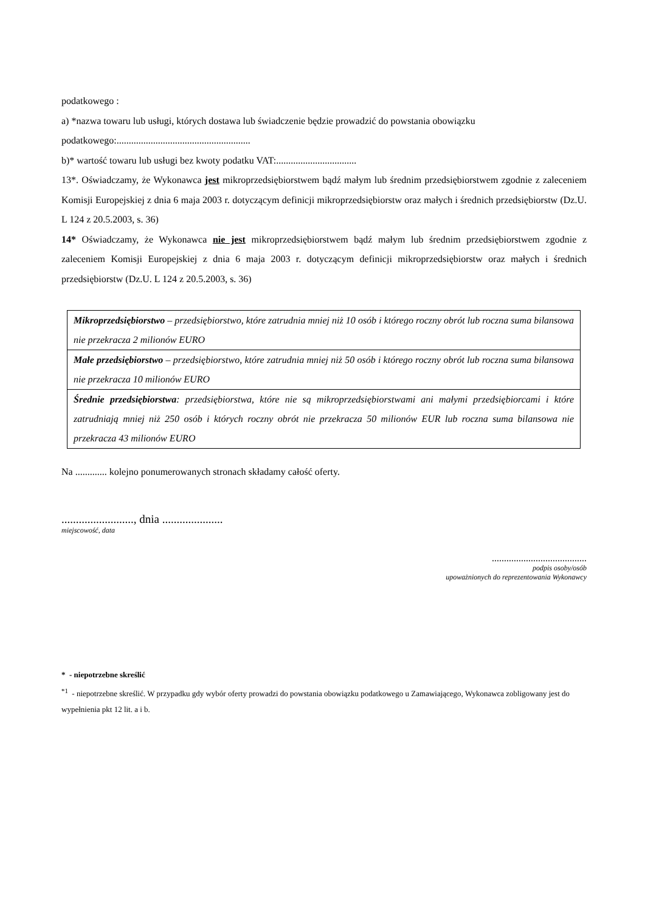podatkowego :
a) *nazwa towaru lub usługi, których dostawa lub świadczenie będzie prowadzić do powstania obowiązku podatkowego:.......................................................
b)* wartość towaru lub usługi bez kwoty podatku VAT:.................................
13*. Oświadczamy, że Wykonawca jest mikroprzedsiębiorstwem bądź małym lub średnim przedsiębiorstwem zgodnie z zaleceniem Komisji Europejskiej z dnia 6 maja 2003 r. dotyczącym definicji mikroprzedsiębiorstw oraz małych i średnich przedsiębiorstw (Dz.U. L 124 z 20.5.2003, s. 36)
14* Oświadczamy, że Wykonawca nie jest mikroprzedsiębiorstwem bądź małym lub średnim przedsiębiorstwem zgodnie z zaleceniem Komisji Europejskiej z dnia 6 maja 2003 r. dotyczącym definicji mikroprzedsiębiorstw oraz małych i średnich przedsiębiorstw (Dz.U. L 124 z 20.5.2003, s. 36)
| Mikroprzedsiębiorstwo – przedsiębiorstwo, które zatrudnia mniej niż 10 osób i którego roczny obrót lub roczna suma bilansowa nie przekracza 2 milionów EURO |
| Małe przedsiębiorstwo – przedsiębiorstwo, które zatrudnia mniej niż 50 osób i którego roczny obrót lub roczna suma bilansowa nie przekracza 10 milionów EURO |
| Średnie przedsiębiorstwa : przedsiębiorstwa, które nie są mikroprzedsiębiorstwami ani małymi przedsiębiorcami i które zatrudniają mniej niż 250 osób i których roczny obrót nie przekracza 50 milionów EUR lub roczna suma bilansowa nie przekracza 43 milionów EURO |
Na ............. kolejno ponumerowanych stronach składamy całość oferty.
........................., dnia .....................
miejscowość, data
.......................................
podpis osoby/osób
upoważnionych do reprezentowania Wykonawcy
* - niepotrzebne skreślić
<sup>*1</sup> - niepotrzebne skreślić. W przypadku gdy wybór oferty prowadzi do powstania obowiązku podatkowego u Zamawiającego, Wykonawca zobligowany jest do wypełnienia pkt 12 lit. a i b.